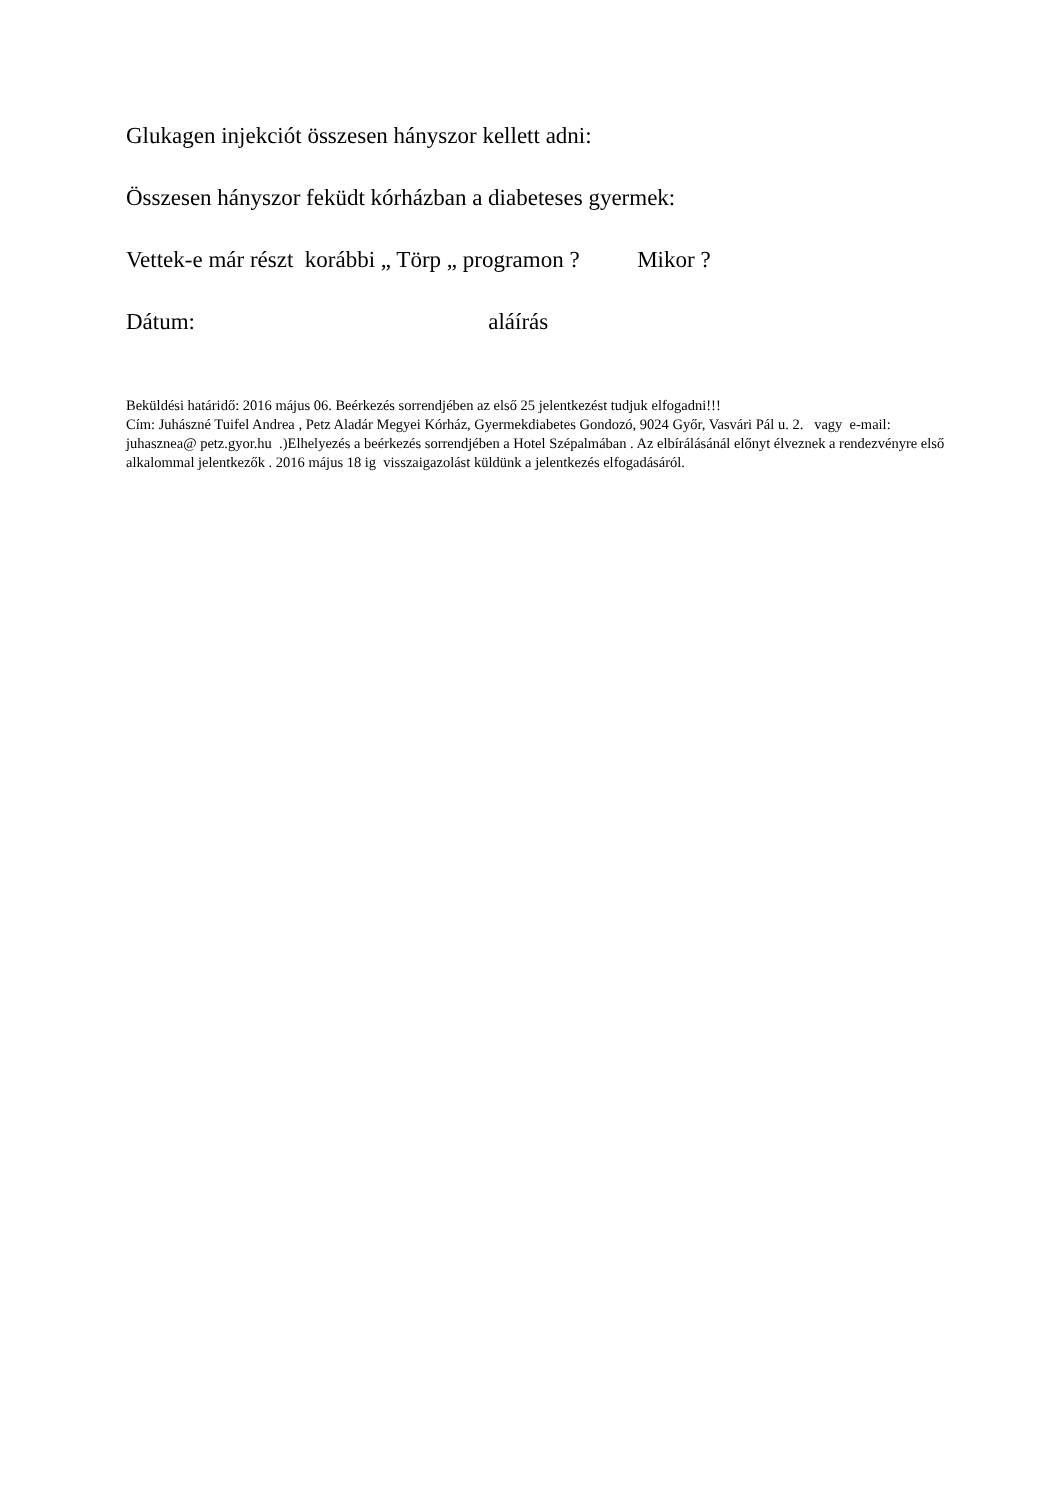Glukagen injekciót összesen hányszor kellett adni:
Összesen hányszor feküdt kórházban a diabeteses gyermek:
Vettek-e már részt korábbi „ Törp „ programon ? Mikor ?
Dátum: aláírás
Beküldési határidő: 2016 május 06. Beérkezés sorrendjében az első 25 jelentkezést tudjuk elfogadni!!!
Cím: Juhászné Tuifel Andrea , Petz Aladár Megyei Kórház, Gyermekdiabetes Gondozó, 9024 Győr, Vasvári Pál u. 2. vagy e-mail: juhasznea@ petz.gyor.hu .)Elhelyezés a beérkezés sorrendjében a Hotel Szépalmában . Az elbírálásánál előnyt élveznek a rendezvényre első alkalommal jelentkezők . 2016 május 18 ig visszaigazolást küldünk a jelentkezés elfogadásáról.